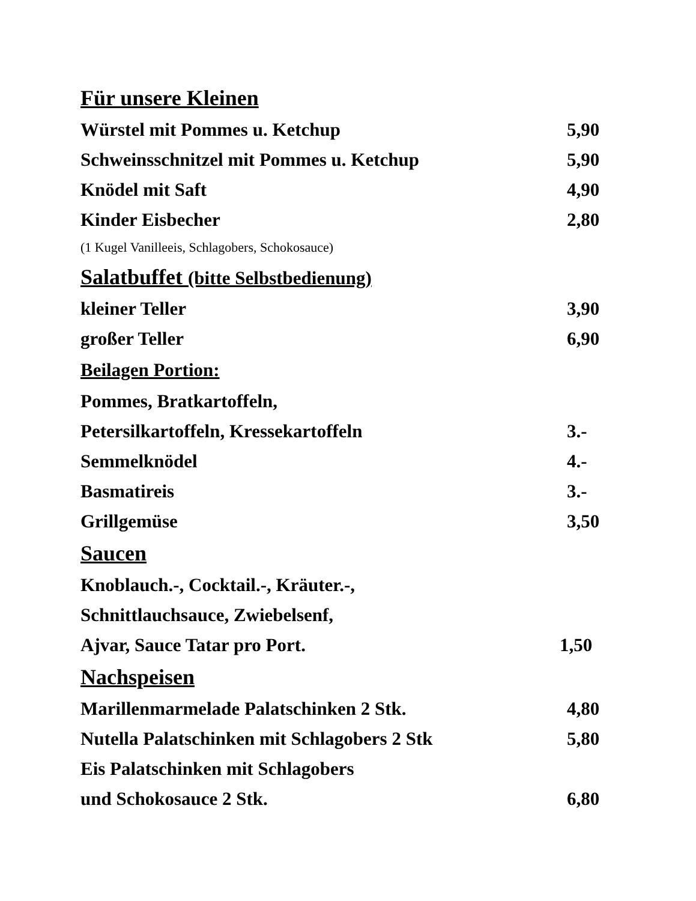Für unsere Kleinen
Würstel mit Pommes u. Ketchup 5,90
Schweinsschnitzel mit Pommes u. Ketchup 5,90
Knödel mit Saft 4,90
Kinder Eisbecher 2,80
(1 Kugel Vanilleeis, Schlagobers, Schokosauce)
Salatbuffet (bitte Selbstbedienung)
kleiner Teller 3,90
großer Teller 6,90
Beilagen Portion:
Pommes, Bratkartoffeln,
Petersilkartoffeln, Kressekartoffeln 3.-
Semmelknödel 4.-
Basmatireis 3.-
Grillgemüse 3,50
Saucen
Knoblauch.-, Cocktail.-, Kräuter.-,
Schnittlauchsauce, Zwiebelsenf,
Ajvar, Sauce Tatar pro Port. 1,50
Nachspeisen
Marillenmarmelade Palatschinken 2 Stk. 4,80
Nutella Palatschinken mit Schlagobers 2 Stk 5,80
Eis Palatschinken mit Schlagobers
und Schokosauce 2 Stk. 6,80